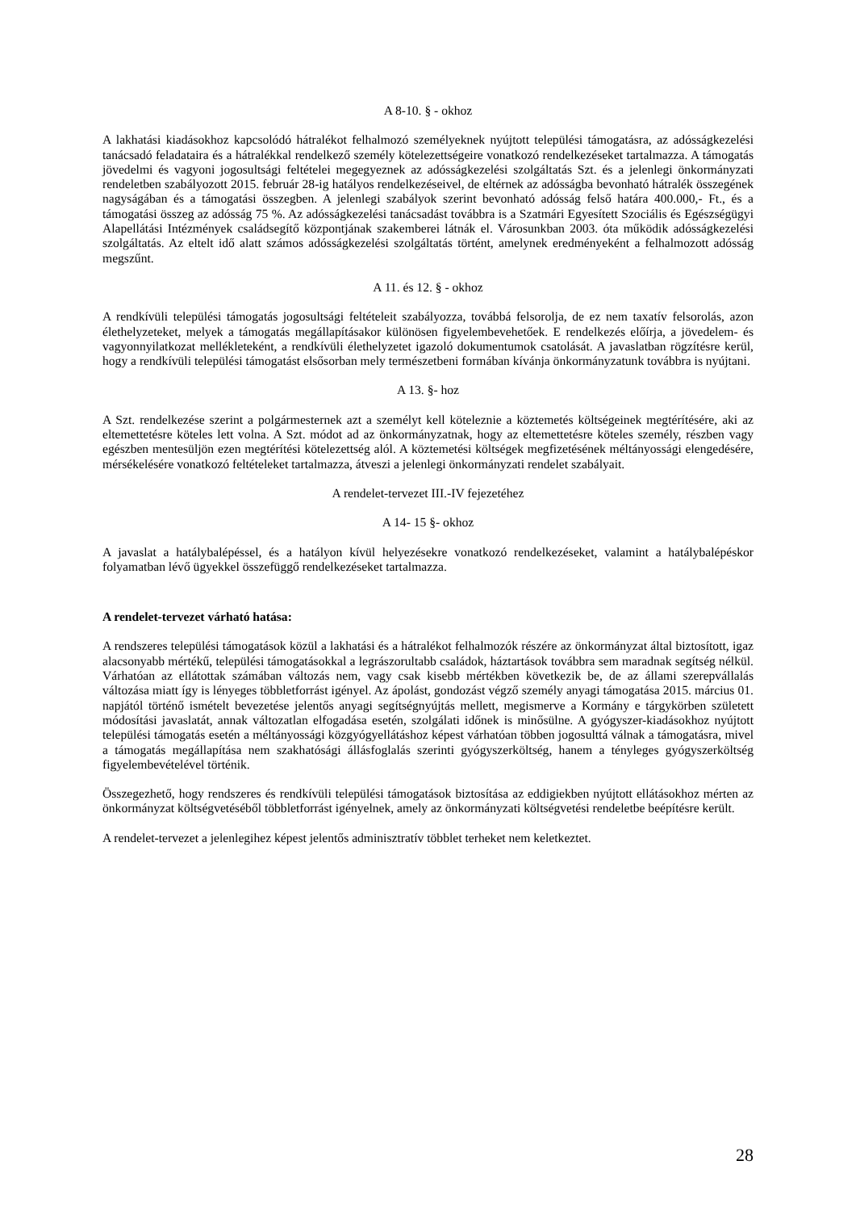A 8-10. § - okhoz
A lakhatási kiadásokhoz kapcsolódó hátralékot felhalmozó személyeknek nyújtott települési támogatásra, az adósságkezelési tanácsadó feladataira és a hátralékkal rendelkező személy kötelezettségeire vonatkozó rendelkezéseket tartalmazza. A támogatás jövedelmi és vagyoni jogosultsági feltételei megegyeznek az adósságkezelési szolgáltatás Szt. és a jelenlegi önkormányzati rendeletben szabályozott 2015. február 28-ig hatályos rendelkezéseivel, de eltérnek az adósságba bevonható hátralék összegének nagyságában és a támogatási összegben. A jelenlegi szabályok szerint bevonható adósság felső határa 400.000,- Ft., és a támogatási összeg az adósság 75 %. Az adósságkezelési tanácsadást továbbra is a Szatmári Egyesített Szociális és Egészségügyi Alapellátási Intézmények családsegítő központjának szakemberei látnák el. Városunkban 2003. óta működik adósságkezelési szolgáltatás. Az eltelt idő alatt számos adósságkezelési szolgáltatás történt, amelynek eredményeként a felhalmozott adósság megszűnt.
A 11. és 12. § - okhoz
A rendkívüli települési támogatás jogosultsági feltételeit szabályozza, továbbá felsorolja, de ez nem taxatív felsorolás, azon élethelyzeteket, melyek a támogatás megállapításakor különösen figyelembevehetőek. E rendelkezés előírja, a jövedelem- és vagyonnyilatkozat mellékleteként, a rendkívüli élethelyzetet igazoló dokumentumok csatolását. A javaslatban rögzítésre kerül, hogy a rendkívüli települési támogatást elsősorban mely természetbeni formában kívánja önkormányzatunk továbbra is nyújtani.
A 13. §- hoz
A Szt. rendelkezése szerint a polgármesternek azt a személyt kell köteleznie a köztemetés költségeinek megtérítésére, aki az eltemettetésre köteles lett volna. A Szt. módot ad az önkormányzatnak, hogy az eltemettetésre köteles személy, részben vagy egészben mentesüljön ezen megtérítési kötelezettség alól. A köztemetési költségek megfizetésének méltányossági elengedésére, mérsékelésére vonatkozó feltételeket tartalmazza, átveszi a jelenlegi önkormányzati rendelet szabályait.
A rendelet-tervezet III.-IV fejezetéhez
A 14- 15 §- okhoz
A javaslat a hatálybalépéssel, és a hatályon kívül helyezésekre vonatkozó rendelkezéseket, valamint a hatálybalépéskor folyamatban lévő ügyekkel összefüggő rendelkezéseket tartalmazza.
A rendelet-tervezet várható hatása:
A rendszeres települési támogatások közül a lakhatási és a hátralékot felhalmozók részére az önkormányzat által biztosított, igaz alacsonyabb mértékű, települési támogatásokkal a legrászorultabb családok, háztartások továbbra sem maradnak segítség nélkül. Várhatóan az ellátottak számában változás nem, vagy csak kisebb mértékben következik be, de az állami szerepvállalás változása miatt így is lényeges többletforrást igényel. Az ápolást, gondozást végző személy anyagi támogatása 2015. március 01. napjától történő ismételt bevezetése jelentős anyagi segítségnyújtás mellett, megismerve a Kormány e tárgykörben született módosítási javaslatát, annak változatlan elfogadása esetén, szolgálati időnek is minősülne. A gyógyszer-kiadásokhoz nyújtott települési támogatás esetén a méltányossági közgyógyellátáshoz képest várhatóan többen jogosulttá válnak a támogatásra, mivel a támogatás megállapítása nem szakhatósági állásfoglalás szerinti gyógyszerköltség, hanem a tényleges gyógyszerköltség figyelembevételével történik.
Összegezhető, hogy rendszeres és rendkívüli települési támogatások biztosítása az eddigiekben nyújtott ellátásokhoz mérten az önkormányzat költségvetéséből többletforrást igényelnek, amely az önkormányzati költségvetési rendeletbe beépítésre került.
A rendelet-tervezet a jelenlegihez képest jelentős adminisztratív többlet terheket nem keletkeztet.
28